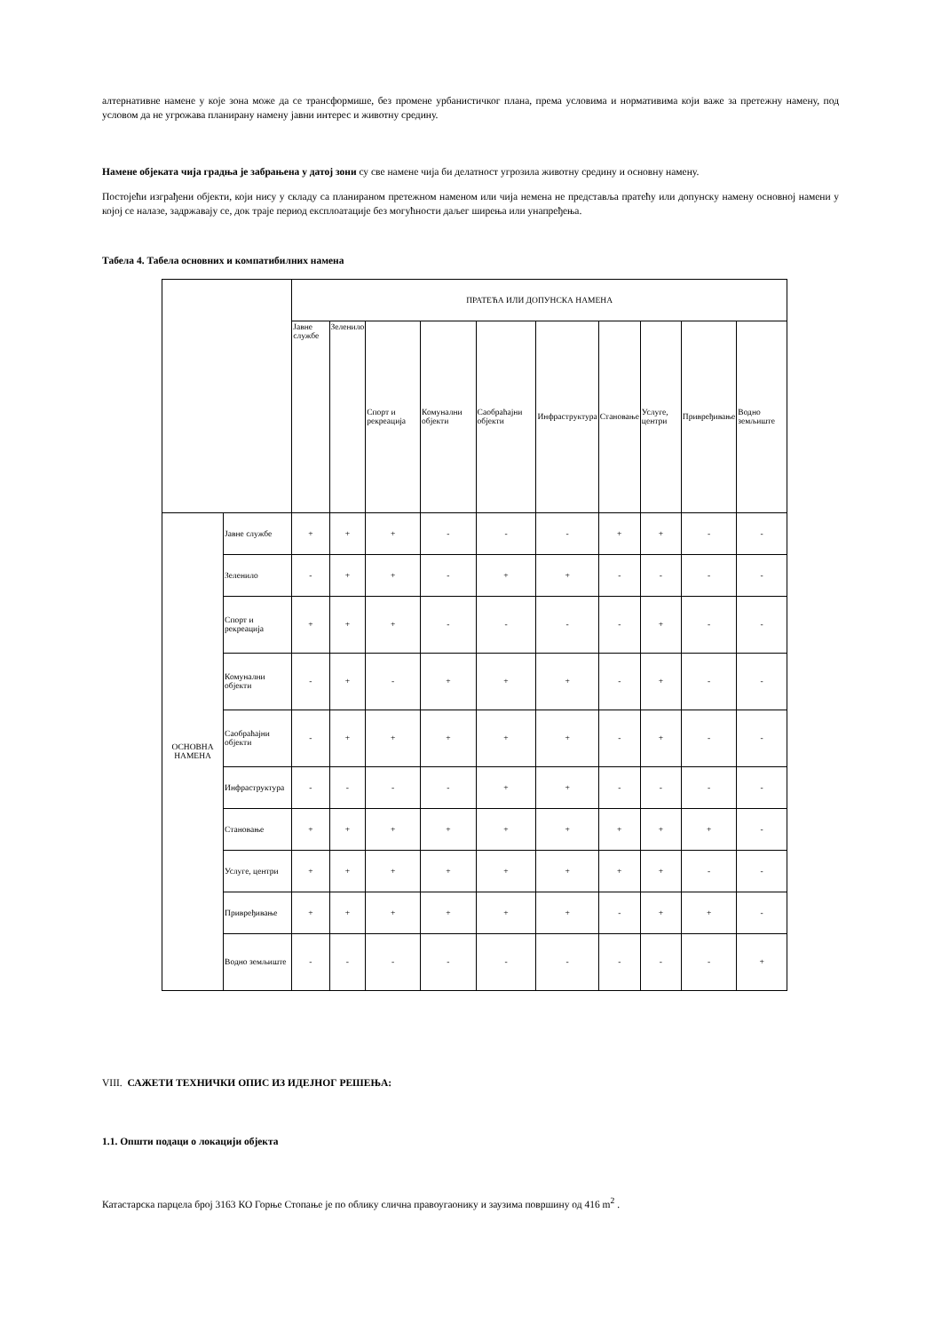алтернативне намене у које зона може да се трансформише, без промене урбанистичког плана, према условима и нормативима који важе за претежну намену, под условом да не угрожава планирану намену јавни интерес и животну средину.
Намене објеката чија градња је забрањена у датој зони су све намене чија би делатност угрозила животну средину и основну намену.
Постојећи изграђени објекти, који нису у складу са планираном претежном наменом или чија немена не представља пратећу или допунску намену основној намени у којој се налазе, задржавају се, док траје период експлоатације без могућности даљег ширења или унапређења.
Табела 4. Табела основних и компатибилних намена
| | | ПРАТЕЋА ИЛИ ДОПУНСКА НАМЕНА | | | | | | | | | |
| --- | --- | --- | --- | --- | --- | --- | --- | --- | --- | --- | --- |
| | | Јавне службе | Зеленило | Спорт и рекреација | Комунални објекти | Саобраћајни објекти | Инфраструктура | Становање | Услуге, центри | Привређивање | Водно земљиште |
| ОСНОВНА НАМЕНА | Јавне службе | + | + | + | - | - | - | + | + | - | - |
| | Зеленило | - | + | + | - | + | + | - | - | - | - |
| | Спорт и рекреација | + | + | + | - | - | - | - | + | - | - |
| | Комунални објекти | - | + | - | + | + | + | - | + | - | - |
| | Саобраћајни објекти | - | + | + | + | + | + | - | + | - | - |
| | Инфраструктура | - | - | - | - | + | + | - | - | - | - |
| | Становање | + | + | + | + | + | + | + | + | + | - |
| | Услуге, центри | + | + | + | + | + | + | + | + | - | - |
| | Привређивање | + | + | + | + | + | + | - | + | + | - |
| | Водно земљиште | - | - | - | - | - | - | - | - | - | + |
VIII. САЖЕТИ ТЕХНИЧКИ ОПИС ИЗ ИДЕЈНОГ РЕШЕЊА:
1.1. Општи подаци о локацији објекта
Катастарска парцела број 3163 КО Горње Стопање је по облику слична правоугаонику и заузима површину од 416 m<sup>2</sup> .